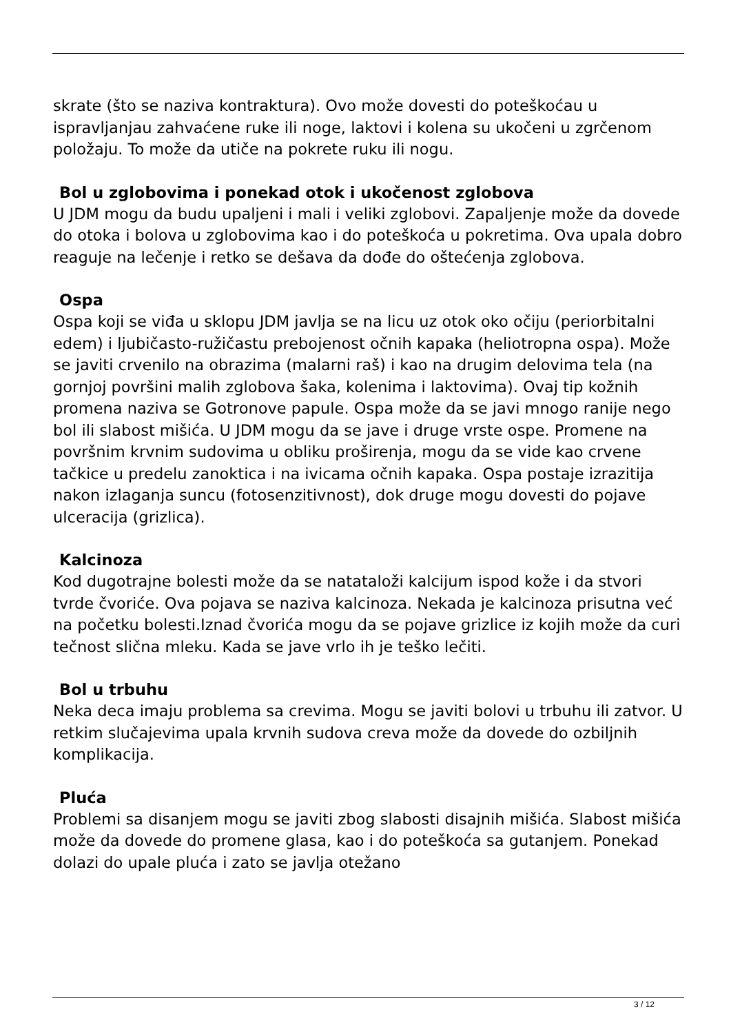skrate (što se naziva kontraktura). Ovo može dovesti do poteškoćau u ispravljanjau zahvaćene ruke ili noge, laktovi i kolena su ukočeni u zgrčenom položaju. To može da utiče na pokrete ruku ili nogu.
Bol u zglobovima i ponekad otok i ukočenost zglobova
U JDM mogu da budu upaljeni i mali i veliki zglobovi. Zapaljenje može da dovede do otoka i bolova u zglobovima kao i do poteškoća u pokretima. Ova upala dobro reaguje na lečenje i retko se dešava da dođe do oštećenja zglobova.
Ospa
Ospa koji se viđa u sklopu JDM javlja se na licu uz otok oko očiju (periorbitalni edem) i ljubičasto-ružičastu prebojenost očnih kapaka (heliotropna ospa). Može se javiti crvenilo na obrazima (malarni raš) i kao na drugim delovima tela (na gornjoj površini malih zglobova šaka, kolenima i laktovima). Ovaj tip kožnih promena naziva se Gotronove papule. Ospa može da se javi mnogo ranije nego bol ili slabost mišića. U JDM mogu da se jave i druge vrste ospe. Promene na površnim krvnim sudovima u obliku proširenja, mogu da se vide kao crvene tačkice u predelu zanoktica i na ivicama očnih kapaka. Ospa postaje izrazitija nakon izlaganja suncu (fotosenzitivnost), dok druge mogu dovesti do pojave ulceracija (grizlica).
Kalcinoza
Kod dugotrajne bolesti može da se natataloži kalcijum ispod kože i da stvori tvrde čvoriće. Ova pojava se naziva kalcinoza. Nekada je kalcinoza prisutna već na početku bolesti.Iznad čvorića mogu da se pojave grizlice iz kojih može da curi tečnost slična mleku. Kada se jave vrlo ih je teško lečiti.
Bol u trbuhu
Neka deca imaju problema sa crevima. Mogu se javiti bolovi u trbuhu ili zatvor. U retkim slučajevima upala krvnih sudova creva može da dovede do ozbiljnih komplikacija.
Pluća
Problemi sa disanjem mogu se javiti zbog slabosti disajnih mišića. Slabost mišića može da dovede do promene glasa, kao i do poteškoća sa gutanjem. Ponekad dolazi do upale pluća i zato se javlja otežano
3 / 12